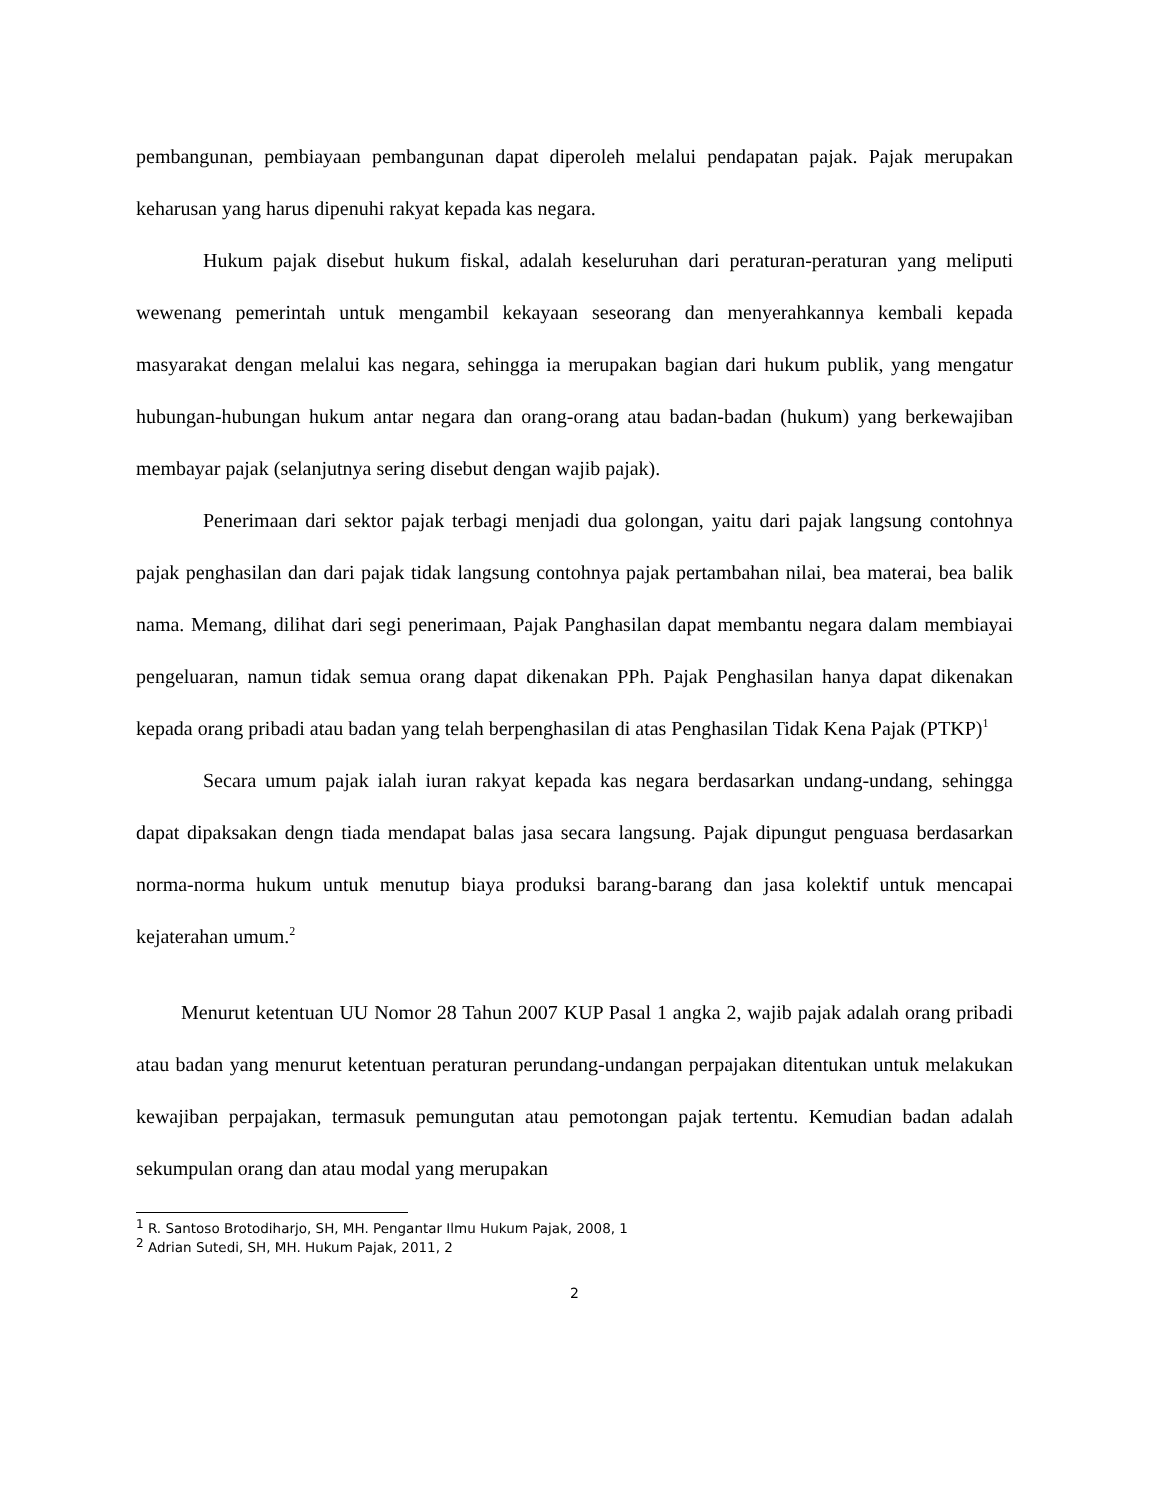pembangunan, pembiayaan pembangunan dapat diperoleh melalui pendapatan pajak. Pajak merupakan keharusan yang harus dipenuhi rakyat kepada kas negara.
Hukum pajak disebut hukum fiskal, adalah keseluruhan dari peraturan-peraturan yang meliputi wewenang pemerintah untuk mengambil kekayaan seseorang dan menyerahkannya kembali kepada masyarakat dengan melalui kas negara, sehingga ia merupakan bagian dari hukum publik, yang mengatur hubungan-hubungan hukum antar negara dan orang-orang atau badan-badan (hukum) yang berkewajiban membayar pajak (selanjutnya sering disebut dengan wajib pajak).
Penerimaan dari sektor pajak terbagi menjadi dua golongan, yaitu dari pajak langsung contohnya pajak penghasilan dan dari pajak tidak langsung contohnya pajak pertambahan nilai, bea materai, bea balik nama. Memang, dilihat dari segi penerimaan, Pajak Panghasilan dapat membantu negara dalam membiayai pengeluaran, namun tidak semua orang dapat dikenakan PPh. Pajak Penghasilan hanya dapat dikenakan kepada orang pribadi atau badan yang telah berpenghasilan di atas Penghasilan Tidak Kena Pajak (PTKP)<sup>1</sup>
Secara umum pajak ialah iuran rakyat kepada kas negara berdasarkan undang-undang, sehingga dapat dipaksakan dengn tiada mendapat balas jasa secara langsung. Pajak dipungut penguasa berdasarkan norma-norma hukum untuk menutup biaya produksi barang-barang dan jasa kolektif untuk mencapai kejaterahan umum.<sup>2</sup>
Menurut ketentuan UU Nomor 28 Tahun 2007 KUP Pasal 1 angka 2, wajib pajak adalah orang pribadi atau badan yang menurut ketentuan peraturan perundang-undangan perpajakan ditentukan untuk melakukan kewajiban perpajakan, termasuk pemungutan atau pemotongan pajak tertentu. Kemudian badan adalah sekumpulan orang dan atau modal yang merupakan
<sup>1</sup> R. Santoso Brotodiharjo, SH, MH. Pengantar Ilmu Hukum Pajak, 2008, 1
<sup>2</sup> Adrian Sutedi, SH, MH. Hukum Pajak, 2011, 2
2